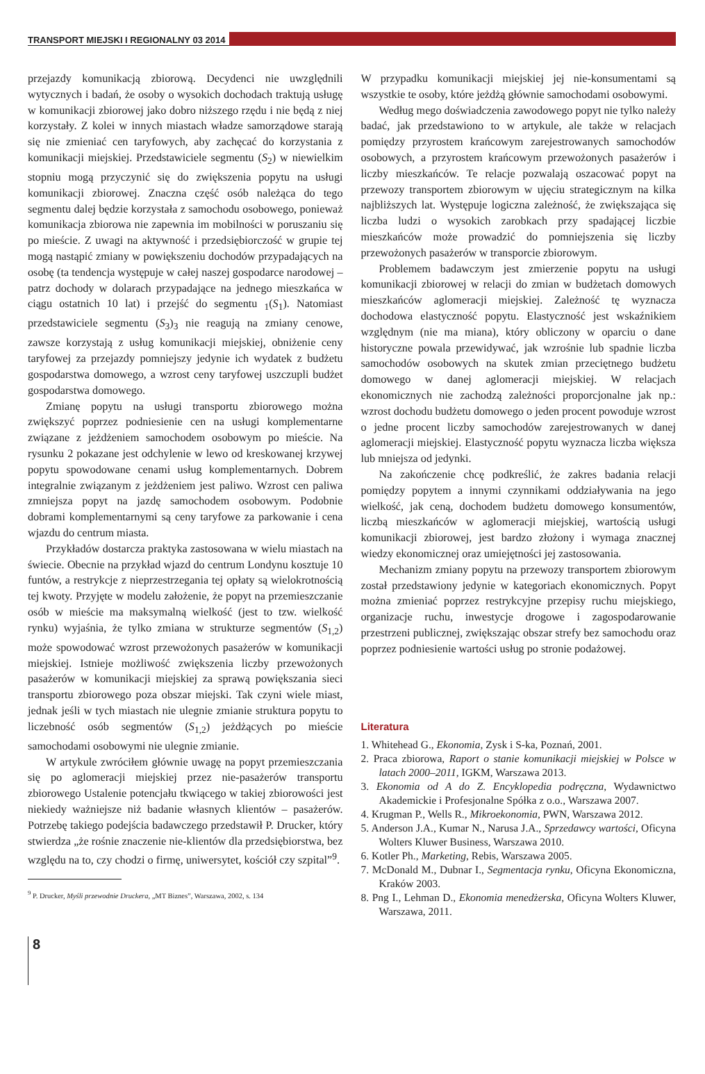TRANSPORT MIEJSKI I REGIONALNY 03 2014
przejazdy komunikacją zbiorową. Decydenci nie uwzględnili wytycznych i badań, że osoby o wysokich dochodach traktują usługę w komunikacji zbiorowej jako dobro niższego rzędu i nie będą z niej korzystały. Z kolei w innych miastach władze samorządowe starają się nie zmieniać cen taryfowych, aby zachęcać do korzystania z komunikacji miejskiej. Przedstawiciele segmentu (S<sub>2</sub>) w niewielkim stopniu mogą przyczynić się do zwiększenia popytu na usługi komunikacji zbiorowej. Znaczna część osób należąca do tego segmentu dalej będzie korzystała z samochodu osobowego, ponieważ komunikacja zbiorowa nie zapewnia im mobilności w poruszaniu się po mieście. Z uwagi na aktywność i przedsiębiorczość w grupie tej mogą nastąpić zmiany w powiększeniu dochodów przypadających na osobę (ta tendencja występuje w całej naszej gospodarce narodowej – patrz dochody w dolarach przypadające na jednego mieszkańca w ciągu ostatnich 10 lat) i przejść do segmentu <sub>1</sub>(S<sub>1</sub>). Natomiast przedstawiciele segmentu (S<sub>3</sub>)<sub>3</sub> nie reagują na zmiany cenowe, zawsze korzystają z usług komunikacji miejskiej, obniżenie ceny taryfowej za przejazdy pomniejszy jedynie ich wydatek z budżetu gospodarstwa domowego, a wzrost ceny taryfowej uszczupli budżet gospodarstwa domowego.
Zmianę popytu na usługi transportu zbiorowego można zwiększyć poprzez podniesienie cen na usługi komplementarne związane z jeżdżeniem samochodem osobowym po mieście. Na rysunku 2 pokazane jest odchylenie w lewo od kreskowanej krzywej popytu spowodowane cenami usług komplementarnych. Dobrem integralnie związanym z jeżdżeniem jest paliwo. Wzrost cen paliwa zmniejsza popyt na jazdę samochodem osobowym. Podobnie dobrami komplementarnymi są ceny taryfowe za parkowanie i cena wjazdu do centrum miasta.
Przykładów dostarcza praktyka zastosowana w wielu miastach na świecie. Obecnie na przykład wjazd do centrum Londynu kosztuje 10 funtów, a restrykcje z nieprzestrzegania tej opłaty są wielokrotnością tej kwoty. Przyjęte w modelu założenie, że popyt na przemieszczanie osób w mieście ma maksymalną wielkość (jest to tzw. wielkość rynku) wyjaśnia, że tylko zmiana w strukturze segmentów (S<sub>1,2</sub>) może spowodować wzrost przewożonych pasażerów w komunikacji miejskiej. Istnieje możliwość zwiększenia liczby przewożonych pasażerów w komunikacji miejskiej za sprawą powiększania sieci transportu zbiorowego poza obszar miejski. Tak czyni wiele miast, jednak jeśli w tych miastach nie ulegnie zmianie struktura popytu to liczebność osób segmentów (S<sub>1,2</sub>) jeżdżących po mieście samochodami osobowymi nie ulegnie zmianie.
W artykule zwróciłem głównie uwagę na popyt przemieszczania się po aglomeracji miejskiej przez nie-pasażerów transportu zbiorowego Ustalenie potencjału tkwiącego w takiej zbiorowości jest niekiedy ważniejsze niż badanie własnych klientów – pasażerów. Potrzebę takiego podejścia badawczego przedstawił P. Drucker, który stwierdza „że rośnie znaczenie nie-klientów dla przedsiębiorstwa, bez względu na to, czy chodzi o firmę, uniwersytet, kościół czy szpital”<sup>9</sup>.
<sup>9</sup> P. Drucker, Myśli przewodnie Druckera, „MT Biznes”, Warszawa, 2002, s. 134
W przypadku komunikacji miejskiej jej nie-konsumentami są wszystkie te osoby, które jeżdżą głównie samochodami osobowymi.
Według mego doświadczenia zawodowego popyt nie tylko należy badać, jak przedstawiono to w artykule, ale także w relacjach pomiędzy przyrostem krańcowym zarejestrowanych samochodów osobowych, a przyrostem krańcowym przewożonych pasażerów i liczby mieszkańców. Te relacje pozwalają oszacować popyt na przewozy transportem zbiorowym w ujęciu strategicznym na kilka najbliższych lat. Występuje logiczna zależność, że zwiększająca się liczba ludzi o wysokich zarobkach przy spadającej liczbie mieszkańców może prowadzić do pomniejszenia się liczby przewożonych pasażerów w transporcie zbiorowym.
Problemem badawczym jest zmierzenie popytu na usługi komunikacji zbiorowej w relacji do zmian w budżetach domowych mieszkańców aglomeracji miejskiej. Zależność tę wyznacza dochodowa elastyczność popytu. Elastyczność jest wskaźnikiem względnym (nie ma miana), który obliczony w oparciu o dane historyczne powala przewidywać, jak wzrośnie lub spadnie liczba samochodów osobowych na skutek zmian przeciętnego budżetu domowego w danej aglomeracji miejskiej. W relacjach ekonomicznych nie zachodzą zależności proporcjonalne jak np.: wzrost dochodu budżetu domowego o jeden procent powoduje wzrost o jedne procent liczby samochodów zarejestrowanych w danej aglomeracji miejskiej. Elastyczność popytu wyznacza liczba większa lub mniejsza od jedynki.
Na zakończenie chcę podkreślić, że zakres badania relacji pomiędzy popytem a innymi czynnikami oddziaływania na jego wielkość, jak ceną, dochodem budżetu domowego konsumentów, liczbą mieszkańców w aglomeracji miejskiej, wartością usługi komunikacji zbiorowej, jest bardzo złożony i wymaga znacznej wiedzy ekonomicznej oraz umiejętności jej zastosowania.
Mechanizm zmiany popytu na przewozy transportem zbiorowym został przedstawiony jedynie w kategoriach ekonomicznych. Popyt można zmieniać poprzez restrykcyjne przepisy ruchu miejskiego, organizacje ruchu, inwestycje drogowe i zagospodarowanie przestrzeni publicznej, zwiększając obszar strefy bez samochodu oraz poprzez podniesienie wartości usług po stronie podażowej.
Literatura
1. Whitehead G., Ekonomia, Zysk i S-ka, Poznań, 2001.
2. Praca zbiorowa, Raport o stanie komunikacji miejskiej w Polsce w latach 2000–2011, IGKM, Warszawa 2013.
3. Ekonomia od A do Z. Encyklopedia podręczna, Wydawnictwo Akademickie i Profesjonalne Spółka z o.o., Warszawa 2007.
4. Krugman P., Wells R., Mikroekonomia, PWN, Warszawa 2012.
5. Anderson J.A., Kumar N., Narusa J.A., Sprzedawcy wartości, Oficyna Wolters Kluwer Business, Warszawa 2010.
6. Kotler Ph., Marketing, Rebis, Warszawa 2005.
7. McDonald M., Dubnar I., Segmentacja rynku, Oficyna Ekonomiczna, Kraków 2003.
8. Png I., Lehman D., Ekonomia menedżerska, Oficyna Wolters Kluwer, Warszawa, 2011.
8